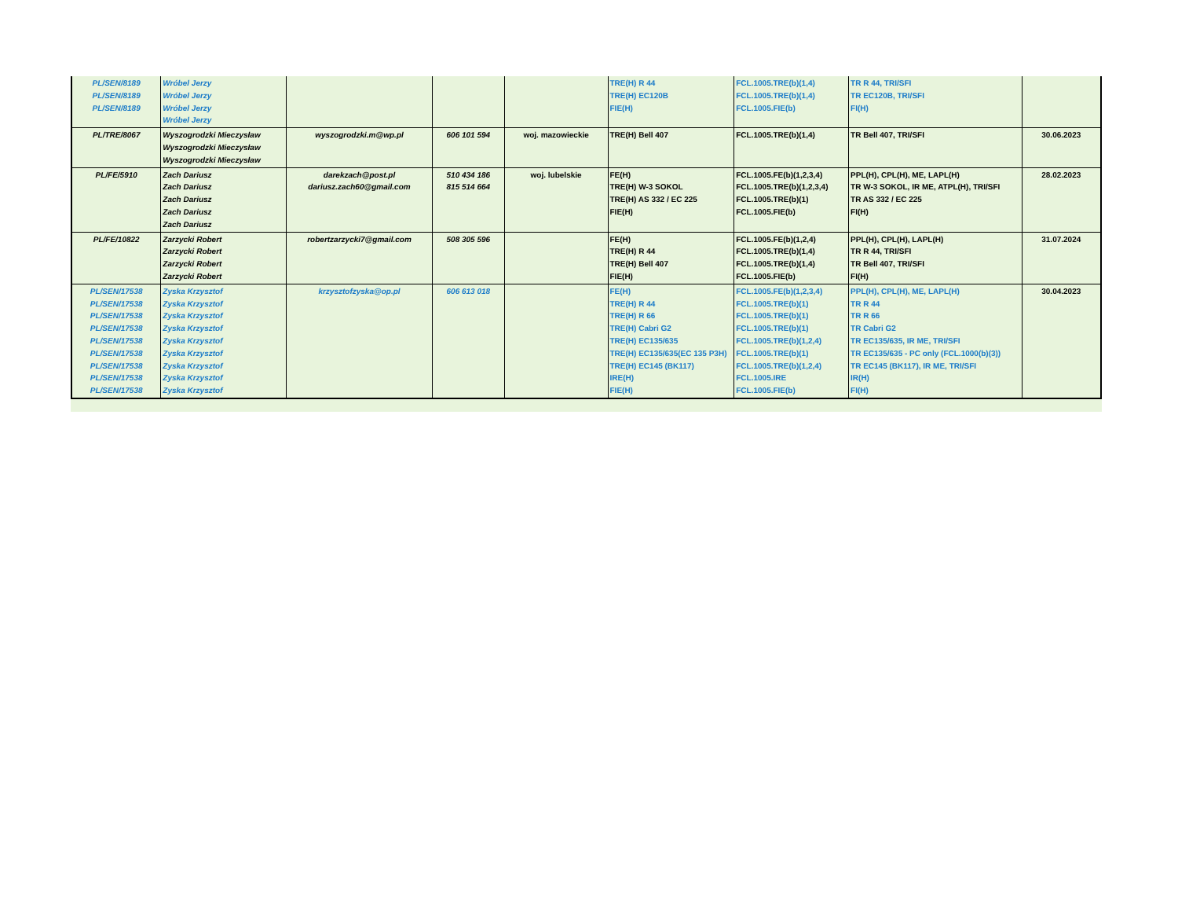| PL/SEN/8189 PL/SEN/8189 PL/SEN/8189 | Wróbel Jerzy Wróbel Jerzy Wróbel Jerzy Wróbel Jerzy | | | | TRE(H) R 44 TRE(H) EC120B FIE(H) | FCL.1005.TRE(b)(1,4) FCL.1005.TRE(b)(1,4) FCL.1005.FIE(b) | TR R 44, TRI/SFI TR EC120B, TRI/SFI FI(H) | |
| PL/TRE/8067 | Wyszogrodzki Mieczysław Wyszogrodzki Mieczysław Wyszogrodzki Mieczysław | wyszogrodzki.m@wp.pl | 606 101 594 | woj. mazowieckie | TRE(H) Bell 407 | FCL.1005.TRE(b)(1,4) | TR Bell 407, TRI/SFI | 30.06.2023 |
| PL/FE/5910 | Zach Dariusz Zach Dariusz Zach Dariusz Zach Dariusz Zach Dariusz | darekzach@post.pl dariusz.zach60@gmail.com | 510 434 186 815 514 664 | woj. lubelskie | FE(H) TRE(H) W-3 SOKOL TRE(H) AS 332 / EC 225 FIE(H) | FCL.1005.FE(b)(1,2,3,4) FCL.1005.TRE(b)(1,2,3,4) FCL.1005.TRE(b)(1) FCL.1005.FIE(b) | PPL(H), CPL(H), ME, LAPL(H) TR W-3 SOKOL, IR ME, ATPL(H), TRI/SFI TR AS 332 / EC 225 FI(H) | 28.02.2023 |
| PL/FE/10822 | Zarzycki Robert Zarzycki Robert Zarzycki Robert Zarzycki Robert | robertzarzycki7@gmail.com | 508 305 596 | | FE(H) TRE(H) R 44 TRE(H) Bell 407 FIE(H) | FCL.1005.FE(b)(1,2,4) FCL.1005.TRE(b)(1,4) FCL.1005.TRE(b)(1,4) FCL.1005.FIE(b) | PPL(H), CPL(H), LAPL(H) TR R 44, TRI/SFI TR Bell 407, TRI/SFI FI(H) | 31.07.2024 |
| PL/SEN/17538 PL/SEN/17538 PL/SEN/17538 PL/SEN/17538 PL/SEN/17538 PL/SEN/17538 PL/SEN/17538 PL/SEN/17538 PL/SEN/17538 | Zyska Krzysztof Zyska Krzysztof Zyska Krzysztof Zyska Krzysztof Zyska Krzysztof Zyska Krzysztof Zyska Krzysztof Zyska Krzysztof Zyska Krzysztof | krzysztofzyska@op.pl | 606 613 018 | | FE(H) TRE(H) R 44 TRE(H) R 66 TRE(H) Cabri G2 TRE(H) EC135/635 TRE(H) EC135/635(EC 135 P3H) TRE(H) EC145 (BK117) IRE(H) FIE(H) | FCL.1005.FE(b)(1,2,3,4) FCL.1005.TRE(b)(1) FCL.1005.TRE(b)(1) FCL.1005.TRE(b)(1) FCL.1005.TRE(b)(1,2,4) FCL.1005.TRE(b)(1) FCL.1005.TRE(b)(1,2,4) FCL.1005.IRE FCL.1005.FIE(b) | PPL(H), CPL(H), ME, LAPL(H) TR R 44 TR R 66 TR Cabri G2 TR EC135/635, IR ME, TRI/SFI TR EC135/635 - PC only (FCL.1000(b)(3)) TR EC145 (BK117), IR ME, TRI/SFI IR(H) FI(H) | 30.04.2023 |